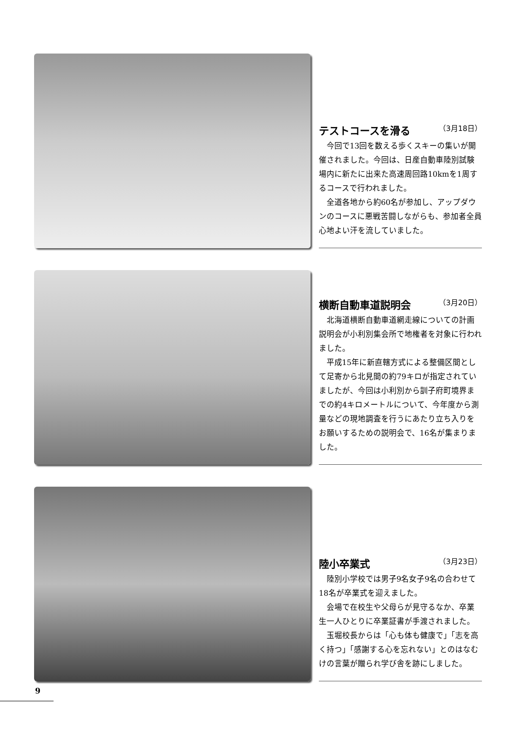テストコースを滑る （3月18日）
今回で13回を数える歩くスキーの集いが開催されました。今回は、日産自動車陸別試験場内に新たに出来た高速周回路10kmを1周するコースで行われました。
全道各地から約60名が参加し、アップダウンのコースに悪戦苦闘しながらも、参加者全員心地よい汗を流していました。
横断自動車道説明会 （3月20日）
北海道横断自動車道網走線についての計画説明会が小利別集会所で地権者を対象に行われました。
平成15年に新直轄方式による整備区間として足寄から北見間の約79キロが指定されていましたが、今回は小利別から訓子府町境界までの約4キロメートルについて、今年度から測量などの現地調査を行うにあたり立ち入りをお願いするための説明会で、16名が集まりました。
陸小卒業式 （3月23日）
陸別小学校では男子9名女子9名の合わせて18名が卒業式を迎えました。
会場で在校生や父母らが見守るなか、卒業生一人ひとりに卒業証書が手渡されました。
玉堀校長からは「心も体も健康で」「志を高く持つ」「感謝する心を忘れない」とのはなむけの言葉が贈られ学び舎を跡にしました。
9